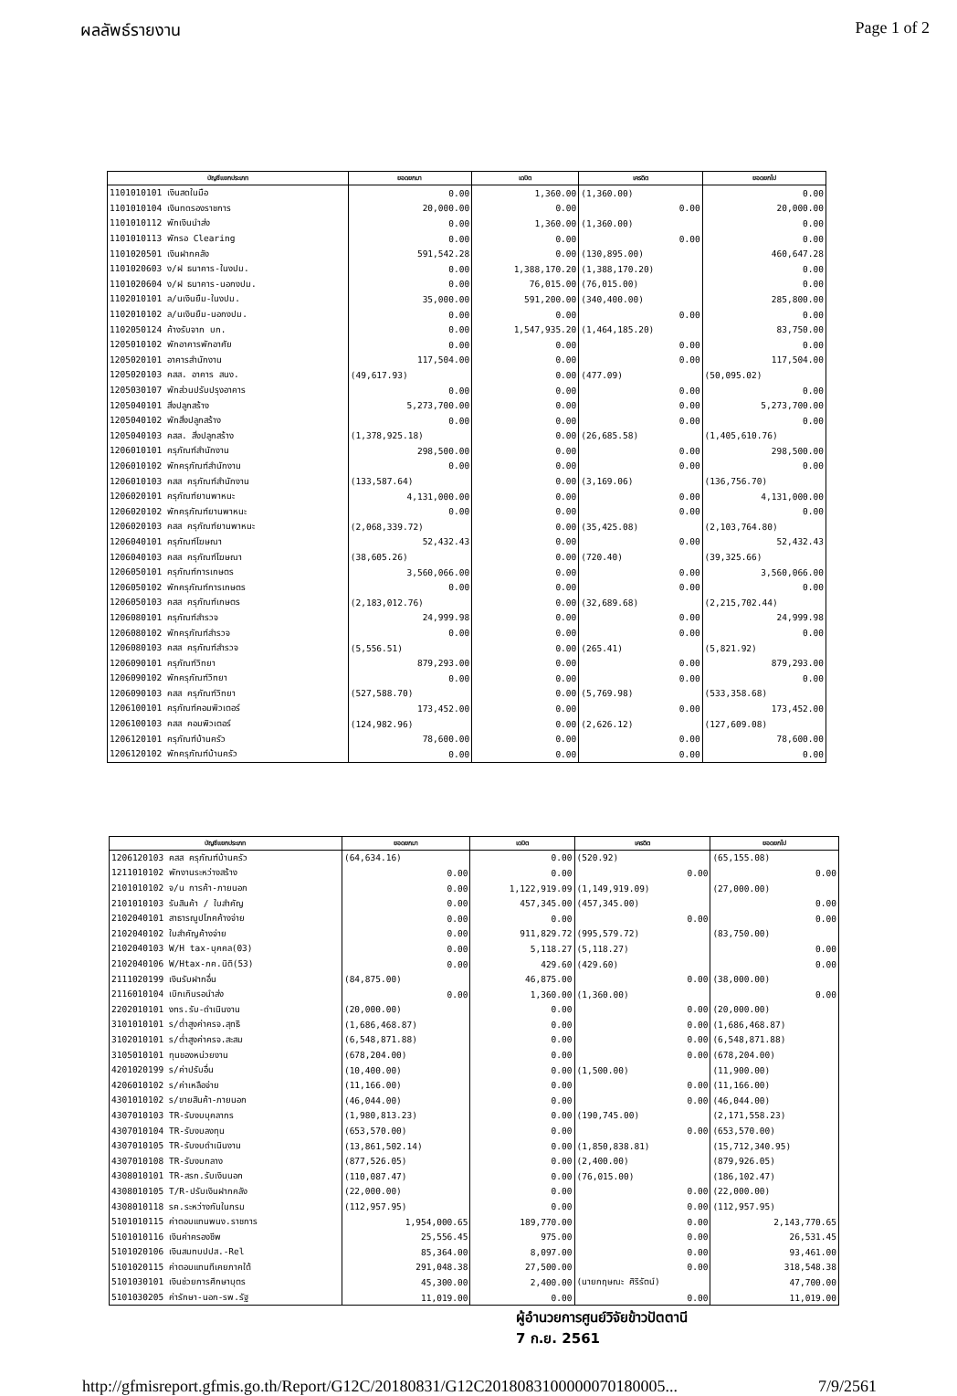ผลลัพธ์รายงาน Page 1 of 2
| บัญชีแยกประเภท | ยอดยกมา | เดบิต | เครดิต | ยอดยกไป |
| --- | --- | --- | --- | --- |
| 1101010101 เงินสดในมือ | 0.00 | 1,360.00 | (1,360.00) | 0.00 |
| 1101010104 เงินทดรองราชการ | 20,000.00 | 0.00 | 0.00 | 20,000.00 |
| 1101010112 พักเงินนำส่ง | 0.00 | 1,360.00 | (1,360.00) | 0.00 |
| 1101010113 พักรอ Clearing | 0.00 | 0.00 | 0.00 | 0.00 |
| 1101020501 เงินฝากคลัง | 591,542.28 | 0.00 | (130,895.00) | 460,647.28 |
| 1101020603 ง/ฝ ธนาคาร-ในงปม. | 0.00 | 1,388,170.20 | (1,388,170.20) | 0.00 |
| 1101020604 ง/ฝ ธนาคาร-นอกงปม. | 0.00 | 76,015.00 | (76,015.00) | 0.00 |
| 1102010101 ล/นเงินยืม-ในงปม. | 35,000.00 | 591,200.00 | (340,400.00) | 285,800.00 |
| 1102010102 ล/นเงินยืม-นอกงปม. | 0.00 | 0.00 | 0.00 | 0.00 |
| 1102050124 ค้างรับจาก บก. | 0.00 | 1,547,935.20 | (1,464,185.20) | 83,750.00 |
| 1205010102 พักอาคารพักอาศัย | 0.00 | 0.00 | 0.00 | 0.00 |
| 1205020101 อาคารสำนักงาน | 117,504.00 | 0.00 | 0.00 | 117,504.00 |
| 1205020103 คสส. อาคาร สนง. | (49,617.93) | 0.00 | (477.09) | (50,095.02) |
| 1205030107 พักส่วนปรับปรุงอาคาร | 0.00 | 0.00 | 0.00 | 0.00 |
| 1205040101 สิ่งปลูกสร้าง | 5,273,700.00 | 0.00 | 0.00 | 5,273,700.00 |
| 1205040102 พักสิ่งปลูกสร้าง | 0.00 | 0.00 | 0.00 | 0.00 |
| 1205040103 คสส. สิ่งปลูกสร้าง | (1,378,925.18) | 0.00 | (26,685.58) | (1,405,610.76) |
| 1206010101 ครุภัณฑ์สำนักงาน | 298,500.00 | 0.00 | 0.00 | 298,500.00 |
| 1206010102 พักครุภัณฑ์สำนักงาน | 0.00 | 0.00 | 0.00 | 0.00 |
| 1206010103 คสส ครุภัณฑ์สำนักงาน | (133,587.64) | 0.00 | (3,169.06) | (136,756.70) |
| 1206020101 ครุภัณฑ์ยานพาหนะ | 4,131,000.00 | 0.00 | 0.00 | 4,131,000.00 |
| 1206020102 พักครุภัณฑ์ยานพาหนะ | 0.00 | 0.00 | 0.00 | 0.00 |
| 1206020103 คสส ครุภัณฑ์ยานพาหนะ | (2,068,339.72) | 0.00 | (35,425.08) | (2,103,764.80) |
| 1206040101 ครุภัณฑ์โฆษณา | 52,432.43 | 0.00 | 0.00 | 52,432.43 |
| 1206040103 คสส ครุภัณฑ์โฆษณา | (38,605.26) | 0.00 | (720.40) | (39,325.66) |
| 1206050101 ครุภัณฑ์การเกษตร | 3,560,066.00 | 0.00 | 0.00 | 3,560,066.00 |
| 1206050102 พักครุภัณฑ์การเกษตร | 0.00 | 0.00 | 0.00 | 0.00 |
| 1206050103 คสส ครุภัณฑ์เกษตร | (2,183,012.76) | 0.00 | (32,689.68) | (2,215,702.44) |
| 1206080101 ครุภัณฑ์สำรวจ | 24,999.98 | 0.00 | 0.00 | 24,999.98 |
| 1206080102 พักครุภัณฑ์สำรวจ | 0.00 | 0.00 | 0.00 | 0.00 |
| 1206080103 คสส ครุภัณฑ์สำรวจ | (5,556.51) | 0.00 | (265.41) | (5,821.92) |
| 1206090101 ครุภัณฑ์วิทยา | 879,293.00 | 0.00 | 0.00 | 879,293.00 |
| 1206090102 พักครุภัณฑ์วิทยา | 0.00 | 0.00 | 0.00 | 0.00 |
| 1206090103 คสส ครุภัณฑ์วิทยา | (527,588.70) | 0.00 | (5,769.98) | (533,358.68) |
| 1206100101 ครุภัณฑ์คอมพิวเตอร์ | 173,452.00 | 0.00 | 0.00 | 173,452.00 |
| 1206100103 คสส คอมพิวเตอร์ | (124,982.96) | 0.00 | (2,626.12) | (127,609.08) |
| 1206120101 ครุภัณฑ์บ้านครัว | 78,600.00 | 0.00 | 0.00 | 78,600.00 |
| 1206120102 พักครุภัณฑ์บ้านครัว | 0.00 | 0.00 | 0.00 | 0.00 |
| บัญชีแยกประเภท | ยอดยกมา | เดบิต | เครดิต | ยอดยกไป |
| --- | --- | --- | --- | --- |
| 1206120103 คสส ครุภัณฑ์บ้านครัว | (64,634.16) | 0.00 | (520.92) | (65,155.08) |
| 1211010102 พักงานระหว่างสร้าง | 0.00 | 0.00 | 0.00 | 0.00 |
| 2101010102 จ/น การค้า-ภายนอก | 0.00 | 1,122,919.09 | (1,149,919.09) | (27,000.00) |
| 2101010103 รับสินค้า / ใบสำคัญ | 0.00 | 457,345.00 | (457,345.00) | 0.00 |
| 2102040101 สาธารณูปโภคค้างจ่าย | 0.00 | 0.00 | 0.00 | 0.00 |
| 2102040102 ใบสำคัญค้างจ่าย | 0.00 | 911,829.72 | (995,579.72) | (83,750.00) |
| 2102040103 W/H tax-บุคคล(03) | 0.00 | 5,118.27 | (5,118.27) | 0.00 |
| 2102040106 W/Htax-ภค.นิติ(53) | 0.00 | 429.60 | (429.60) | 0.00 |
| 2111020199 เงินรับฝากอื่น | (84,875.00) | 46,875.00 | 0.00 | (38,000.00) |
| 2116010104 เบิกเกินรอนำส่ง | 0.00 | 1,360.00 | (1,360.00) | 0.00 |
| 2202010101 งทร.รับ-ดำเนินงาน | (20,000.00) | 0.00 | 0.00 | (20,000.00) |
| 3101010101 ร/ต่ำสูงค่าครจ.สุทธิ | (1,686,468.87) | 0.00 | 0.00 | (1,686,468.87) |
| 3102010101 ร/ต่ำสูงค่าครจ.สะสม | (6,548,871.88) | 0.00 | 0.00 | (6,548,871.88) |
| 3105010101 ทุนของหน่วยงาน | (678,204.00) | 0.00 | 0.00 | (678,204.00) |
| 4201020199 ร/ค่าปรับอื่น | (10,400.00) | 0.00 | (1,500.00) | (11,900.00) |
| 4206010102 ร/ค่าเหลือจ่าย | (11,166.00) | 0.00 | 0.00 | (11,166.00) |
| 4301010102 ร/ขายสินค้า-ภายนอก | (46,044.00) | 0.00 | 0.00 | (46,044.00) |
| 4307010103 TR-รับงบบุคลากร | (1,980,813.23) | 0.00 | (190,745.00) | (2,171,558.23) |
| 4307010104 TR-รับงบลงทุน | (653,570.00) | 0.00 | 0.00 | (653,570.00) |
| 4307010105 TR-รับงบดำเนินงาน | (13,861,502.14) | 0.00 | (1,850,838.81) | (15,712,340.95) |
| 4307010108 TR-รับงบกลาง | (877,526.05) | 0.00 | (2,400.00) | (879,926.05) |
| 4308010101 TR-สรก.รับเงินนอก | (110,087.47) | 0.00 | (76,015.00) | (186,102.47) |
| 4308010105 T/R-ปรับเงินฝากคลัง | (22,000.00) | 0.00 | 0.00 | (22,000.00) |
| 4308010118 รค.ระหว่างกันในกรม | (112,957.95) | 0.00 | 0.00 | (112,957.95) |
| 5101010115 ค่าตอบแทนพนง.ราชการ | 1,954,000.65 | 189,770.00 | 0.00 | 2,143,770.65 |
| 5101010116 เงินค่าครองชีพ | 25,556.45 | 975.00 | 0.00 | 26,531.45 |
| 5101020106 เงินสมทบปปส.-Rel | 85,364.00 | 8,097.00 | 0.00 | 93,461.00 |
| 5101020115 ค่าตอบแทนทีเคยภาคใต้ | 291,048.38 | 27,500.00 | 0.00 | 318,548.38 |
| 5101030101 เงินช่วยการศึกษาบุตร | 45,300.00 | 2,400.00 | (นายกฤษณะ ศิริรัตน์) | 47,700.00 |
| 5101030205 ค่ารักษา-นอก-รพ.รัฐ | 11,019.00 | 0.00 | 0.00 | 11,019.00 |
ผู้อำนวยการศูนย์วิจัยข้าวปัตตานี
7 ก.ย. 2561
http://gfmisreport.gfmis.go.th/Report/G12C/20180831/G12C2018083100000070180005... 7/9/2561